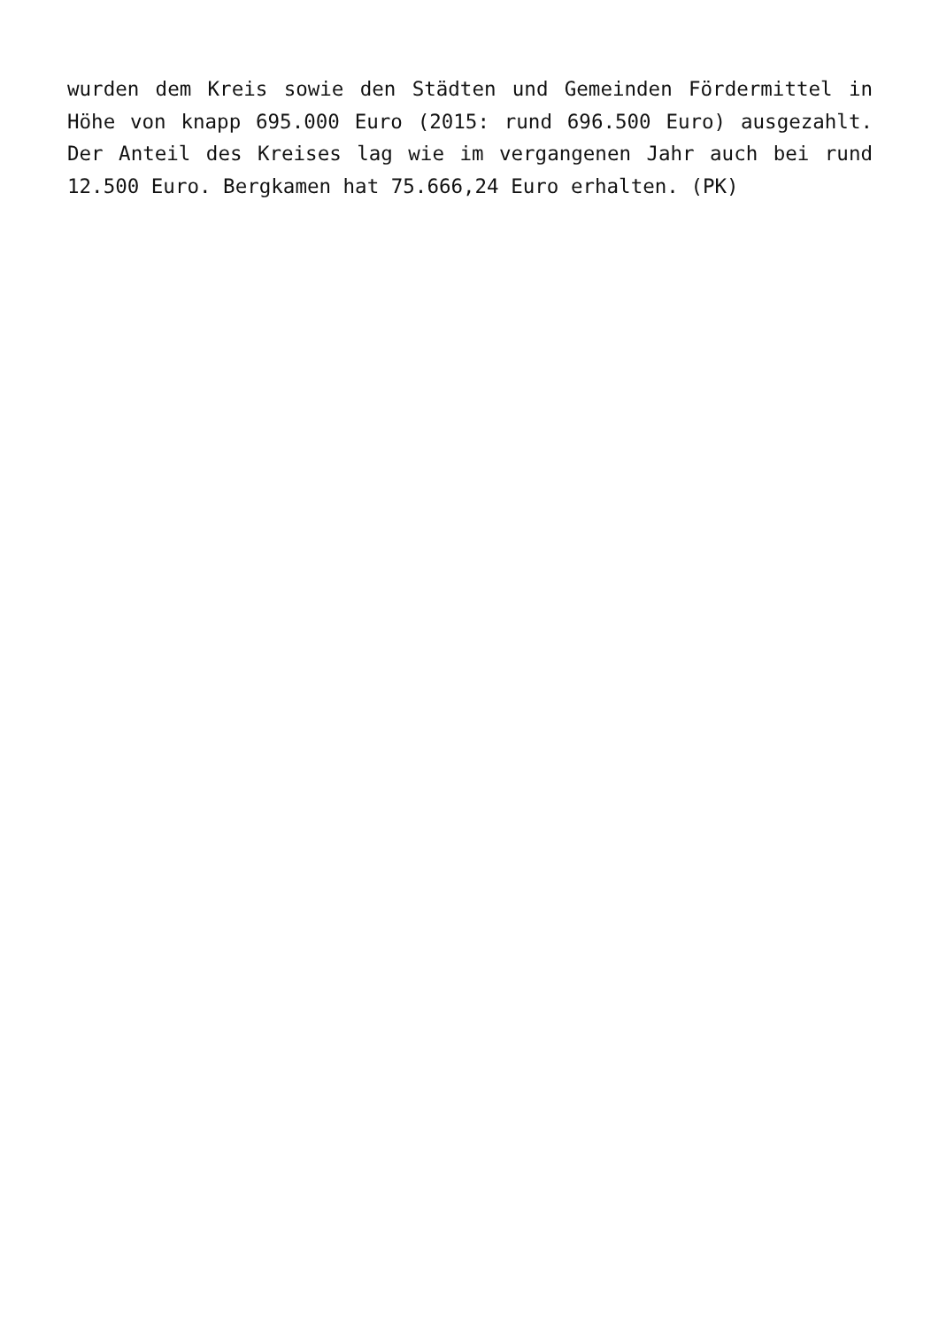wurden dem Kreis sowie den Städten und Gemeinden Fördermittel in Höhe von knapp 695.000 Euro (2015: rund 696.500 Euro) ausgezahlt. Der Anteil des Kreises lag wie im vergangenen Jahr auch bei rund 12.500 Euro. Bergkamen hat 75.666,24 Euro erhalten. (PK)